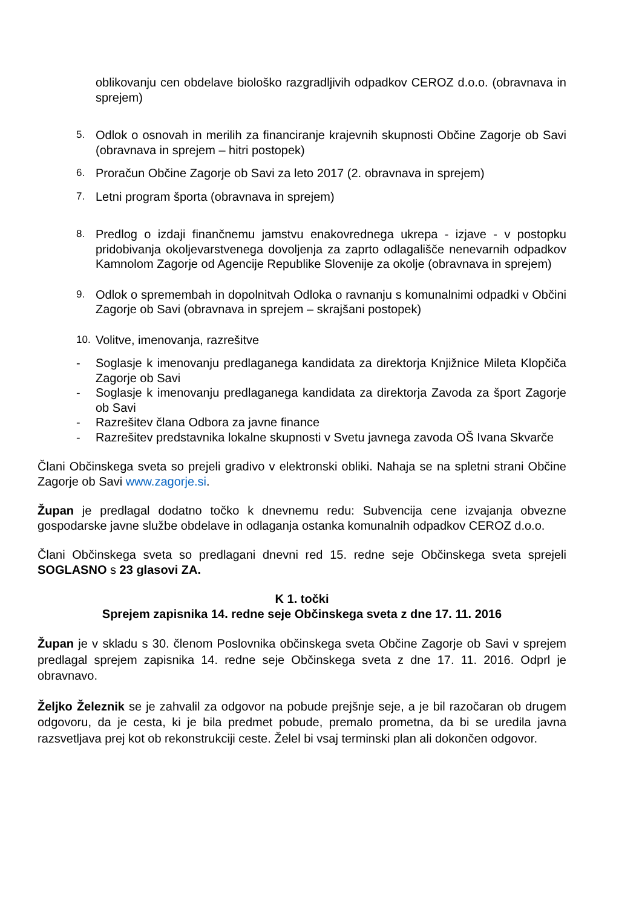oblikovanju cen obdelave biološko razgradljivih odpadkov CEROZ d.o.o. (obravnava in sprejem)
5.
Odlok o osnovah in merilih za financiranje krajevnih skupnosti Občine Zagorje ob Savi (obravnava in sprejem – hitri postopek)
6.
Proračun Občine Zagorje ob Savi za leto 2017 (2. obravnava in sprejem)
7.
Letni program športa (obravnava in sprejem)
8.
Predlog o izdaji finančnemu jamstvu enakovrednega ukrepa - izjave - v postopku pridobivanja okoljevarstvenega dovoljenja za zaprto odlagališče nenevarnih odpadkov Kamnolom Zagorje od Agencije Republike Slovenije za okolje (obravnava in sprejem)
9.
Odlok o spremembah in dopolnitvah Odloka o ravnanju s komunalnimi odpadki v Občini Zagorje ob Savi (obravnava in sprejem – skrajšani postopek)
10.
Volitve, imenovanja, razrešitve
- Soglasje k imenovanju predlaganega kandidata za direktorja Knjižnice Mileta Klopčiča Zagorje ob Savi
- Soglasje k imenovanju predlaganega kandidata za direktorja Zavoda za šport Zagorje ob Savi
- Razrešitev člana Odbora za javne finance
- Razrešitev predstavnika lokalne skupnosti v Svetu javnega zavoda OŠ Ivana Skvarče
Člani Občinskega sveta so prejeli gradivo v elektronski obliki. Nahaja se na spletni strani Občine Zagorje ob Savi www.zagorje.si.
Župan je predlagal dodatno točko k dnevnemu redu: Subvencija cene izvajanja obvezne gospodarske javne službe obdelave in odlaganja ostanka komunalnih odpadkov CEROZ d.o.o.
Člani Občinskega sveta so predlagani dnevni red 15. redne seje Občinskega sveta sprejeli SOGLASNO s 23 glasovi ZA.
K 1. točki
Sprejem zapisnika 14. redne seje Občinskega sveta z dne 17. 11. 2016
Župan je v skladu s 30. členom Poslovnika občinskega sveta Občine Zagorje ob Savi v sprejem predlagal sprejem zapisnika 14. redne seje Občinskega sveta z dne 17. 11. 2016. Odprl je obravnavo.
Željko Železnik se je zahvalil za odgovor na pobude prejšnje seje, a je bil razočaran ob drugem odgovoru, da je cesta, ki je bila predmet pobude, premalo prometna, da bi se uredila javna razsvetljava prej kot ob rekonstrukciji ceste. Želel bi vsaj terminski plan ali dokončen odgovor.